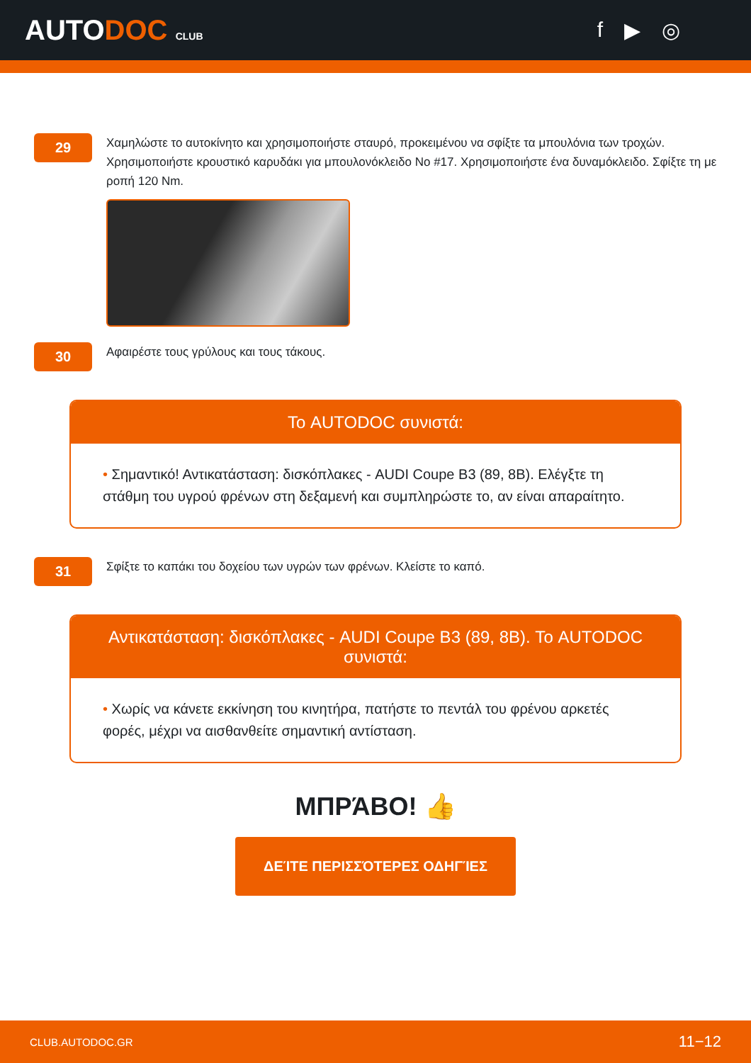AUTODOC CLUB
f ▶ ◎
29
Χαμηλώστε το αυτοκίνητο και χρησιμοποιήστε σταυρό, προκειμένου να σφίξτε τα μπουλόνια των τροχών. Χρησιμοποιήστε κρουστικό καρυδάκι για μπουλονόκλειδο No #17. Χρησιμοποιήστε ένα δυναμόκλειδο. Σφίξτε τη με ροπή 120 Nm.
30
Αφαιρέστε τους γρύλους και τους τάκους.
Το AUTODOC συνιστά:
• Σημαντικό! Αντικατάσταση: δισκόπλακες - AUDI Coupe B3 (89, 8B). Ελέγξτε τη στάθμη του υγρού φρένων στη δεξαμενή και συμπληρώστε το, αν είναι απαραίτητο.
31
Σφίξτε το καπάκι του δοχείου των υγρών των φρένων. Κλείστε το καπό.
Αντικατάσταση: δισκόπλακες - AUDI Coupe B3 (89, 8B). Το AUTODOC συνιστά:
• Χωρίς να κάνετε εκκίνηση του κινητήρα, πατήστε το πεντάλ του φρένου αρκετές φορές, μέχρι να αισθανθείτε σημαντική αντίσταση.
ΜΠΡΆΒΟ! 👍
ΔΕΊΤΕ ΠΕΡΙΣΣΌΤΕΡΕΣ ΟΔΗΓΊΕΣ
CLUB.AUTODOC.GR 11−12